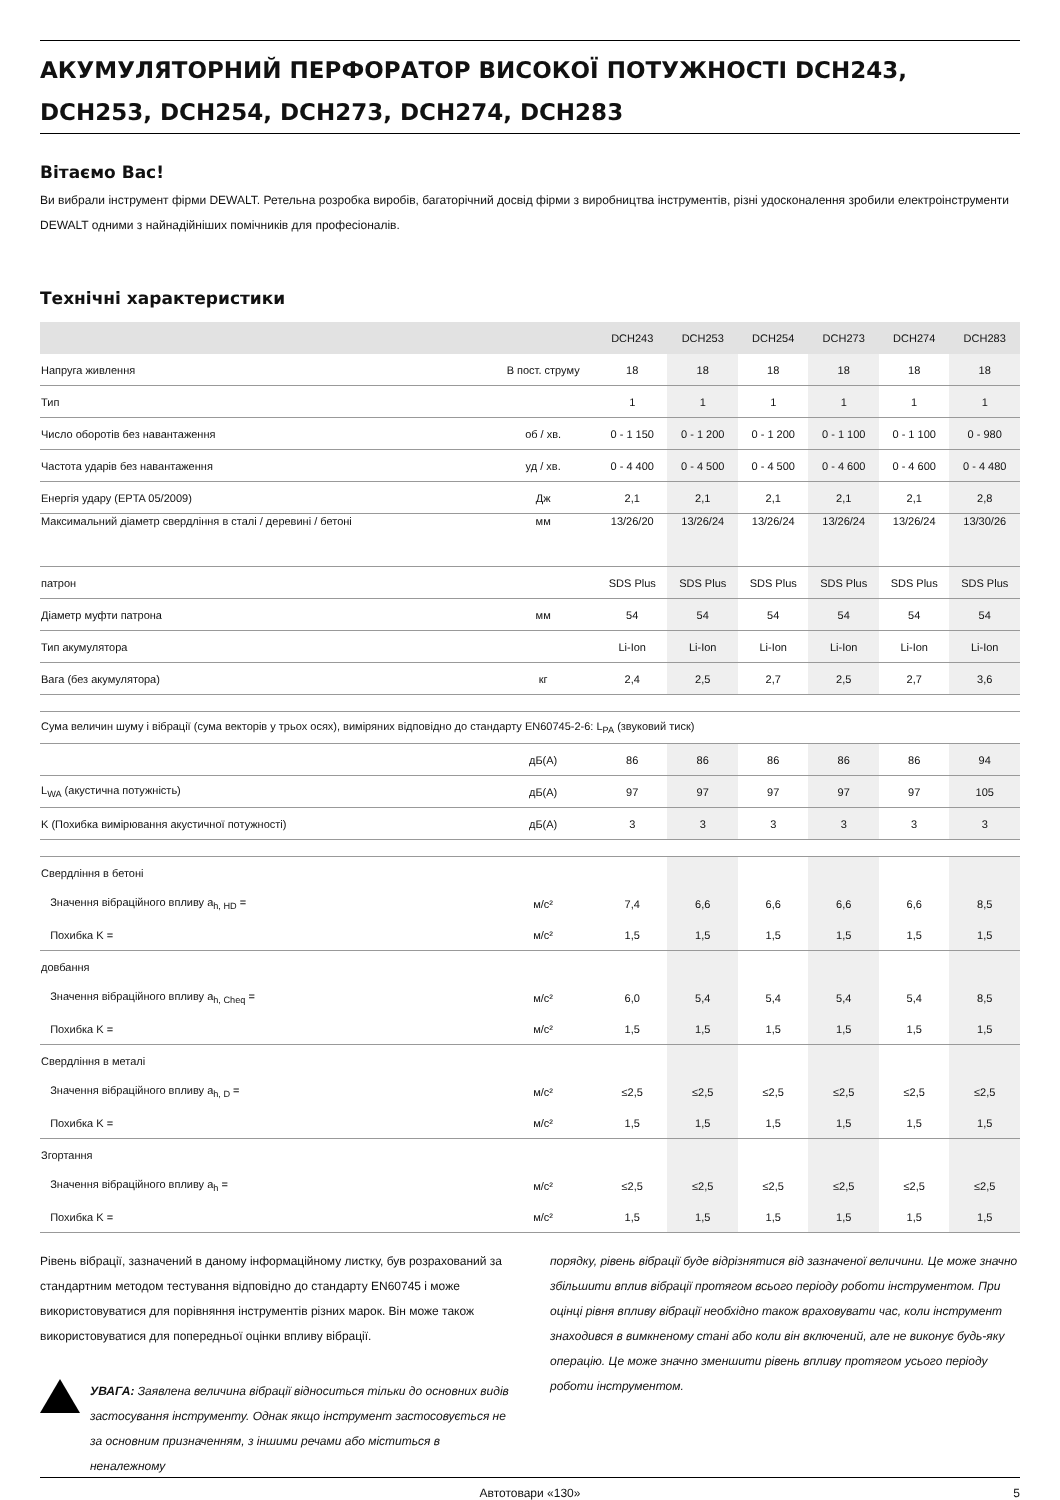АКУМУЛЯТОРНИЙ ПЕРФОРАТОР ВИСОКОЇ ПОТУЖНОСТІ DCH243, DCH253, DCH254, DCH273, DCH274, DCH283
Вітаємо Вас!
Ви вибрали інструмент фірми DEWALT. Ретельна розробка виробів, багаторічний досвід фірми з виробництва інструментів, різні удосконалення зробили електроінструменти DEWALT одними з найнадійніших помічників для професіоналів.
Технічні характеристики
| | | DCH243 | DCH253 | DCH254 | DCH273 | DCH274 | DCH283 |
| --- | --- | --- | --- | --- | --- | --- | --- |
| Напруга живлення | В пост. струму | 18 | 18 | 18 | 18 | 18 | 18 |
| Тип | | 1 | 1 | 1 | 1 | 1 | 1 |
| Число оборотів без навантаження | об / хв. | 0 - 1 150 | 0 - 1 200 | 0 - 1 200 | 0 - 1 100 | 0 - 1 100 | 0 - 980 |
| Частота ударів без навантаження | уд / хв. | 0 - 4 400 | 0 - 4 500 | 0 - 4 500 | 0 - 4 600 | 0 - 4 600 | 0 - 4 480 |
| Енергія удару (EPTA 05/2009) | Дж | 2,1 | 2,1 | 2,1 | 2,1 | 2,1 | 2,8 |
| Максимальний діаметр свердління в сталі / деревині / бетоні | мм | 13/26/20 | 13/26/24 | 13/26/24 | 13/26/24 | 13/26/24 | 13/30/26 |
| патрон | | SDS Plus | SDS Plus | SDS Plus | SDS Plus | SDS Plus | SDS Plus |
| Діаметр муфти патрона | мм | 54 | 54 | 54 | 54 | 54 | 54 |
| Тип акумулятора | | Li-Ion | Li-Ion | Li-Ion | Li-Ion | Li-Ion | Li-Ion |
| Вага (без акумулятора) | кг | 2,4 | 2,5 | 2,7 | 2,5 | 2,7 | 3,6 |
| Сума величин шуму і вібрації (сума векторів у трьох осях), виміряних відповідно до стандарту EN60745-2-6: L<sub>PA</sub> (звуковий тиск) | | | | | | | |
| | дБ(A) | 86 | 86 | 86 | 86 | 86 | 94 |
| L<sub>WA</sub> (акустична потужність) | дБ(A) | 97 | 97 | 97 | 97 | 97 | 105 |
| K (Похибка вимірювання акустичної потужності) | дБ(A) | 3 | 3 | 3 | 3 | 3 | 3 |
| Свердління в бетоні | | | | | | | |
| Значення вібраційного впливу a<sub>h, HD</sub> = | м/с² | 7,4 | 6,6 | 6,6 | 6,6 | 6,6 | 8,5 |
| Похибка K = | м/с² | 1,5 | 1,5 | 1,5 | 1,5 | 1,5 | 1,5 |
| довбання | | | | | | | |
| Значення вібраційного впливу a<sub>h, Cheq</sub> = | м/с² | 6,0 | 5,4 | 5,4 | 5,4 | 5,4 | 8,5 |
| Похибка K = | м/с² | 1,5 | 1,5 | 1,5 | 1,5 | 1,5 | 1,5 |
| Свердління в металі | | | | | | | |
| Значення вібраційного впливу a<sub>h, D</sub> = | м/с² | ≤2,5 | ≤2,5 | ≤2,5 | ≤2,5 | ≤2,5 | ≤2,5 |
| Похибка K = | м/с² | 1,5 | 1,5 | 1,5 | 1,5 | 1,5 | 1,5 |
| Згортання | | | | | | | |
| Значення вібраційного впливу a<sub>h</sub> = | м/с² | ≤2,5 | ≤2,5 | ≤2,5 | ≤2,5 | ≤2,5 | ≤2,5 |
| Похибка K = | м/с² | 1,5 | 1,5 | 1,5 | 1,5 | 1,5 | 1,5 |
Рівень вібрації, зазначений в даному інформаційному листку, був розрахований за стандартним методом тестування відповідно до стандарту EN60745 і може використовуватися для порівняння інструментів різних марок. Він може також використовуватися для попередньої оцінки впливу вібрації.
УВАГА: Заявлена величина вібрації відноситься тільки до основних видів застосування інструменту. Однак якщо інструмент застосовується не за основним призначенням, з іншими речами або міститься в неналежному
порядку, рівень вібрації буде відрізнятися від зазначеної величини. Це може значно збільшити вплив вібрації протягом всього періоду роботи інструментом. При оцінці рівня впливу вібрації необхідно також враховувати час, коли інструмент знаходився в вимкненому стані або коли він включений, але не виконує будь-яку операцію. Це може значно зменшити рівень впливу протягом усього періоду роботи інструментом.
Автотовари «130» 5